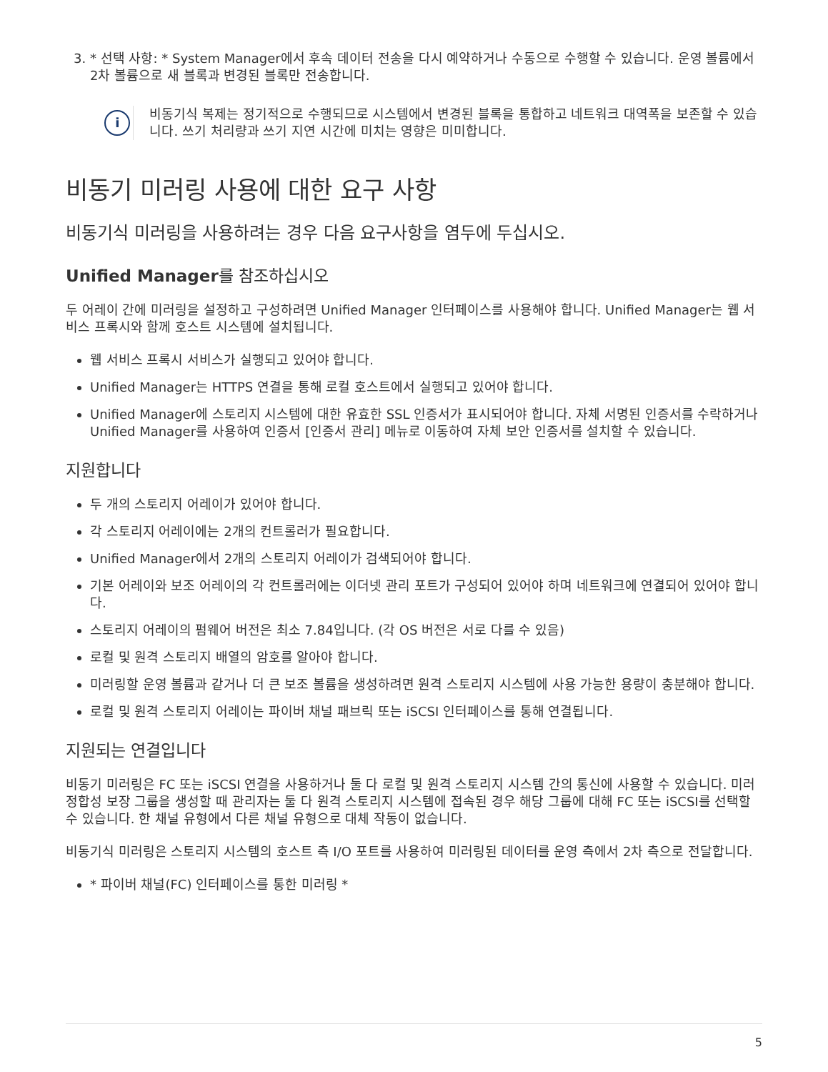3. * 선택 사항: * System Manager에서 후속 데이터 전송을 다시 예약하거나 수동으로 수행할 수 있습니다. 운영 볼륨에서 2차 볼륨으로 새 블록과 변경된 블록만 전송합니다.
i
비동기식 복제는 정기적으로 수행되므로 시스템에서 변경된 블록을 통합하고 네트워크 대역폭을 보존할 수 있습니다. 쓰기 처리량과 쓰기 지연 시간에 미치는 영향은 미미합니다.
비동기 미러링 사용에 대한 요구 사항
비동기식 미러링을 사용하려는 경우 다음 요구사항을 염두에 두십시오.
Unified Manager를 참조하십시오
두 어레이 간에 미러링을 설정하고 구성하려면 Unified Manager 인터페이스를 사용해야 합니다. Unified Manager는 웹 서비스 프록시와 함께 호스트 시스템에 설치됩니다.
웹 서비스 프록시 서비스가 실행되고 있어야 합니다.
Unified Manager는 HTTPS 연결을 통해 로컬 호스트에서 실행되고 있어야 합니다.
Unified Manager에 스토리지 시스템에 대한 유효한 SSL 인증서가 표시되어야 합니다. 자체 서명된 인증서를 수락하거나 Unified Manager를 사용하여 인증서 [인증서 관리] 메뉴로 이동하여 자체 보안 인증서를 설치할 수 있습니다.
지원합니다
두 개의 스토리지 어레이가 있어야 합니다.
각 스토리지 어레이에는 2개의 컨트롤러가 필요합니다.
Unified Manager에서 2개의 스토리지 어레이가 검색되어야 합니다.
기본 어레이와 보조 어레이의 각 컨트롤러에는 이더넷 관리 포트가 구성되어 있어야 하며 네트워크에 연결되어 있어야 합니다.
스토리지 어레이의 펌웨어 버전은 최소 7.84입니다. (각 OS 버전은 서로 다를 수 있음)
로컬 및 원격 스토리지 배열의 암호를 알아야 합니다.
미러링할 운영 볼륨과 같거나 더 큰 보조 볼륨을 생성하려면 원격 스토리지 시스템에 사용 가능한 용량이 충분해야 합니다.
로컬 및 원격 스토리지 어레이는 파이버 채널 패브릭 또는 iSCSI 인터페이스를 통해 연결됩니다.
지원되는 연결입니다
비동기 미러링은 FC 또는 iSCSI 연결을 사용하거나 둘 다 로컬 및 원격 스토리지 시스템 간의 통신에 사용할 수 있습니다. 미러 정합성 보장 그룹을 생성할 때 관리자는 둘 다 원격 스토리지 시스템에 접속된 경우 해당 그룹에 대해 FC 또는 iSCSI를 선택할 수 있습니다. 한 채널 유형에서 다른 채널 유형으로 대체 작동이 없습니다.
비동기식 미러링은 스토리지 시스템의 호스트 측 I/O 포트를 사용하여 미러링된 데이터를 운영 측에서 2차 측으로 전달합니다.
* 파이버 채널(FC) 인터페이스를 통한 미러링 *
5